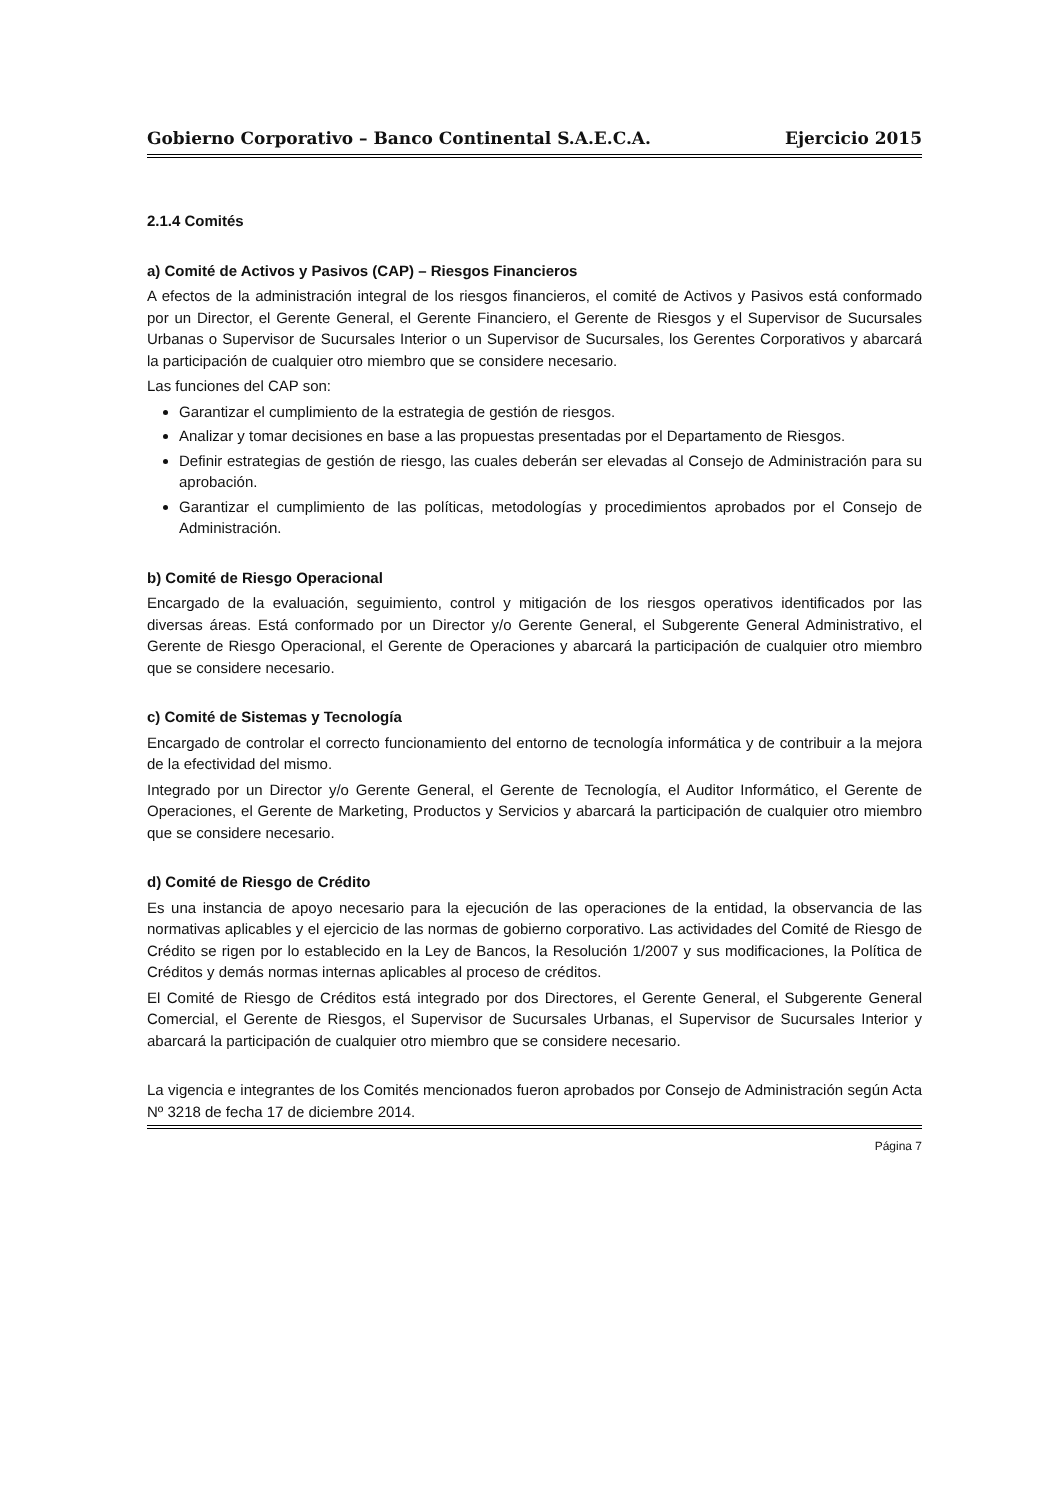Gobierno Corporativo – Banco Continental S.A.E.C.A. Ejercicio 2015
2.1.4 Comités
a) Comité de Activos y Pasivos (CAP) – Riesgos Financieros
A efectos de la administración integral de los riesgos financieros, el comité de Activos y Pasivos está conformado por un Director, el Gerente General, el Gerente Financiero, el Gerente de Riesgos y el Supervisor de Sucursales Urbanas o Supervisor de Sucursales Interior o un Supervisor de Sucursales, los Gerentes Corporativos y abarcará la participación de cualquier otro miembro que se considere necesario.
Las funciones del CAP son:
Garantizar el cumplimiento de la estrategia de gestión de riesgos.
Analizar y tomar decisiones en base a las propuestas presentadas por el Departamento de Riesgos.
Definir estrategias de gestión de riesgo, las cuales deberán ser elevadas al Consejo de Administración para su aprobación.
Garantizar el cumplimiento de las políticas, metodologías y procedimientos aprobados por el Consejo de Administración.
b) Comité de Riesgo Operacional
Encargado de la evaluación, seguimiento, control y mitigación de los riesgos operativos identificados por las diversas áreas. Está conformado por un Director y/o Gerente General, el Subgerente General Administrativo, el Gerente de Riesgo Operacional, el Gerente de Operaciones y abarcará la participación de cualquier otro miembro que se considere necesario.
c) Comité de Sistemas y Tecnología
Encargado de controlar el correcto funcionamiento del entorno de tecnología informática y de contribuir a la mejora de la efectividad del mismo.
Integrado por un Director y/o Gerente General, el Gerente de Tecnología, el Auditor Informático, el Gerente de Operaciones, el Gerente de Marketing, Productos y Servicios y abarcará la participación de cualquier otro miembro que se considere necesario.
d) Comité de Riesgo de Crédito
Es una instancia de apoyo necesario para la ejecución de las operaciones de la entidad, la observancia de las normativas aplicables y el ejercicio de las normas de gobierno corporativo. Las actividades del Comité de Riesgo de Crédito se rigen por lo establecido en la Ley de Bancos, la Resolución 1/2007 y sus modificaciones, la Política de Créditos y demás normas internas aplicables al proceso de créditos.
El Comité de Riesgo de Créditos está integrado por dos Directores, el Gerente General, el Subgerente General Comercial, el Gerente de Riesgos, el Supervisor de Sucursales Urbanas, el Supervisor de Sucursales Interior y abarcará la participación de cualquier otro miembro que se considere necesario.
La vigencia e integrantes de los Comités mencionados fueron aprobados por Consejo de Administración según Acta Nº 3218 de fecha 17 de diciembre 2014.
Página 7